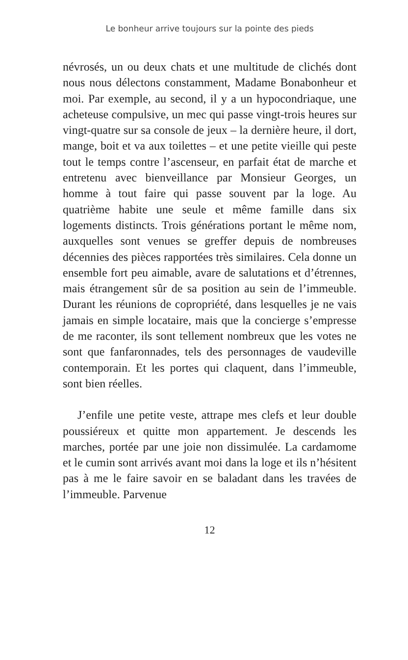Le bonheur arrive toujours sur la pointe des pieds
névrosés, un ou deux chats et une multitude de clichés dont nous nous délectons constamment, Madame Bonabonheur et moi. Par exemple, au second, il y a un hypocondriaque, une acheteuse compulsive, un mec qui passe vingt-trois heures sur vingt-quatre sur sa console de jeux – la dernière heure, il dort, mange, boit et va aux toilettes – et une petite vieille qui peste tout le temps contre l’ascenseur, en parfait état de marche et entretenu avec bienveillance par Monsieur Georges, un homme à tout faire qui passe souvent par la loge. Au quatrième habite une seule et même famille dans six logements distincts. Trois générations portant le même nom, auxquelles sont venues se greffer depuis de nombreuses décennies des pièces rapportées très similaires. Cela donne un ensemble fort peu aimable, avare de salutations et d’étrennes, mais étrangement sûr de sa position au sein de l’immeuble. Durant les réunions de copropriété, dans lesquelles je ne vais jamais en simple locataire, mais que la concierge s’empresse de me raconter, ils sont tellement nombreux que les votes ne sont que fanfaronnades, tels des personnages de vaudeville contemporain. Et les portes qui claquent, dans l’immeuble, sont bien réelles.
J’enfile une petite veste, attrape mes clefs et leur double poussiéreux et quitte mon appartement. Je descends les marches, portée par une joie non dissimulée. La cardamome et le cumin sont arrivés avant moi dans la loge et ils n’hésitent pas à me le faire savoir en se baladant dans les travées de l’immeuble. Parvenue
12